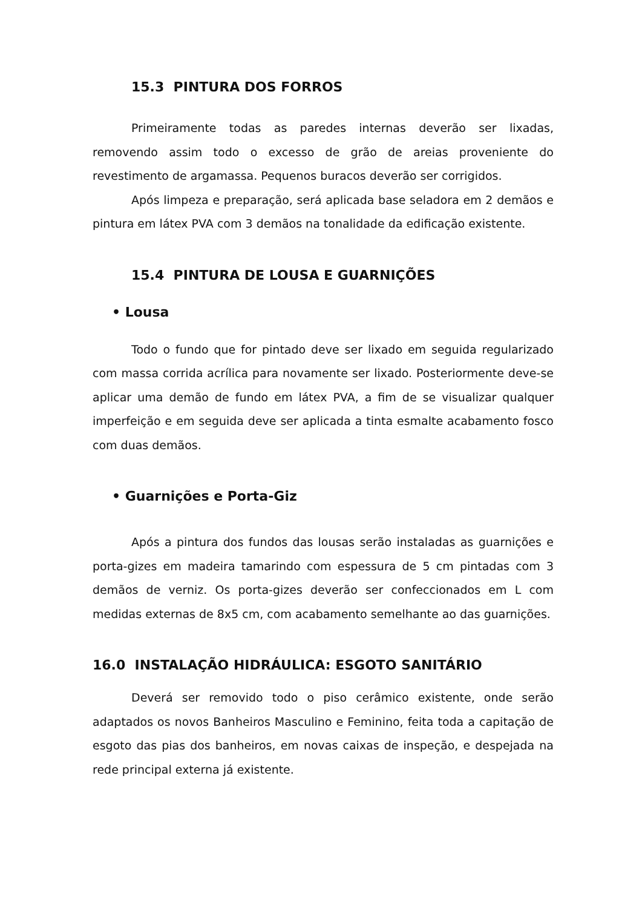15.3 PINTURA DOS FORROS
Primeiramente todas as paredes internas deverão ser lixadas, removendo assim todo o excesso de grão de areias proveniente do revestimento de argamassa. Pequenos buracos deverão ser corrigidos.
Após limpeza e preparação, será aplicada base seladora em 2 demãos e pintura em látex PVA com 3 demãos na tonalidade da edificação existente.
15.4 PINTURA DE LOUSA E GUARNIÇÕES
• Lousa
Todo o fundo que for pintado deve ser lixado em seguida regularizado com massa corrida acrílica para novamente ser lixado. Posteriormente deve-se aplicar uma demão de fundo em látex PVA, a fim de se visualizar qualquer imperfeição e em seguida deve ser aplicada a tinta esmalte acabamento fosco com duas demãos.
• Guarnições e Porta-Giz
Após a pintura dos fundos das lousas serão instaladas as guarnições e porta-gizes em madeira tamarindo com espessura de 5 cm pintadas com 3 demãos de verniz. Os porta-gizes deverão ser confeccionados em L com medidas externas de 8x5 cm, com acabamento semelhante ao das guarnições.
16.0 INSTALAÇÃO HIDRÁULICA: ESGOTO SANITÁRIO
Deverá ser removido todo o piso cerâmico existente, onde serão adaptados os novos Banheiros Masculino e Feminino, feita toda a capitação de esgoto das pias dos banheiros, em novas caixas de inspeção, e despejada na rede principal externa já existente.